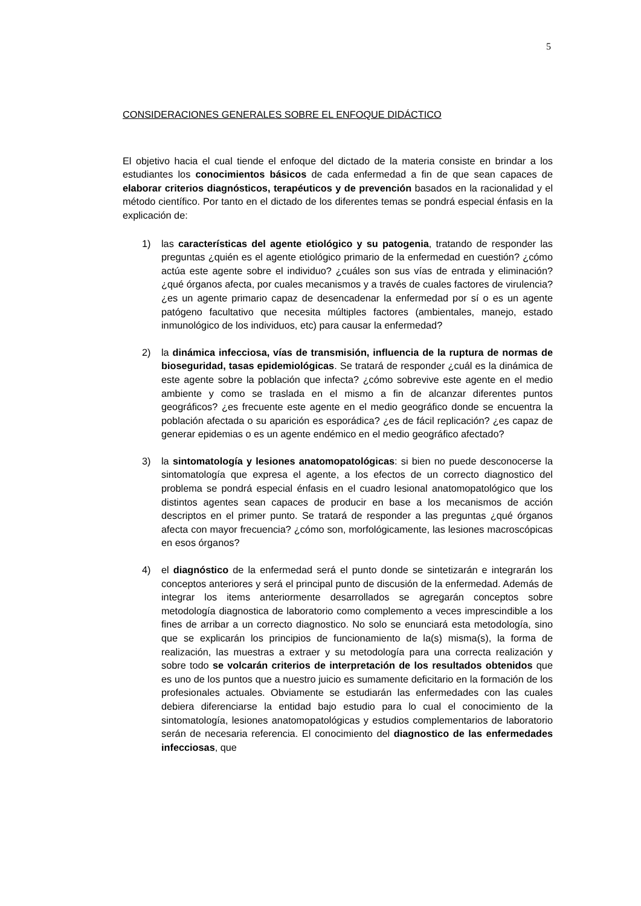5
CONSIDERACIONES GENERALES SOBRE EL ENFOQUE DIDÁCTICO
El objetivo hacia el cual tiende el enfoque del dictado de la materia consiste en brindar a los estudiantes los conocimientos básicos de cada enfermedad a fin de que sean capaces de elaborar criterios diagnósticos, terapéuticos y de prevención basados en la racionalidad y el método científico. Por tanto en el dictado de los diferentes temas se pondrá especial énfasis en la explicación de:
1) las características del agente etiológico y su patogenia, tratando de responder las preguntas ¿quién es el agente etiológico primario de la enfermedad en cuestión? ¿cómo actúa este agente sobre el individuo? ¿cuáles son sus vías de entrada y eliminación? ¿qué órganos afecta, por cuales mecanismos y a través de cuales factores de virulencia? ¿es un agente primario capaz de desencadenar la enfermedad por sí o es un agente patógeno facultativo que necesita múltiples factores (ambientales, manejo, estado inmunológico de los individuos, etc) para causar la enfermedad?
2) la dinámica infecciosa, vías de transmisión, influencia de la ruptura de normas de bioseguridad, tasas epidemiológicas. Se tratará de responder ¿cuál es la dinámica de este agente sobre la población que infecta? ¿cómo sobrevive este agente en el medio ambiente y como se traslada en el mismo a fin de alcanzar diferentes puntos geográficos? ¿es frecuente este agente en el medio geográfico donde se encuentra la población afectada o su aparición es esporádica? ¿es de fácil replicación? ¿es capaz de generar epidemias o es un agente endémico en el medio geográfico afectado?
3) la sintomatología y lesiones anatomopatológicas: si bien no puede desconocerse la sintomatología que expresa el agente, a los efectos de un correcto diagnostico del problema se pondrá especial énfasis en el cuadro lesional anatomopatológico que los distintos agentes sean capaces de producir en base a los mecanismos de acción descriptos en el primer punto. Se tratará de responder a las preguntas ¿qué órganos afecta con mayor frecuencia? ¿cómo son, morfológicamente, las lesiones macroscópicas en esos órganos?
4) el diagnóstico de la enfermedad será el punto donde se sintetizarán e integrarán los conceptos anteriores y será el principal punto de discusión de la enfermedad. Además de integrar los items anteriormente desarrollados se agregarán conceptos sobre metodología diagnostica de laboratorio como complemento a veces imprescindible a los fines de arribar a un correcto diagnostico. No solo se enunciará esta metodología, sino que se explicarán los principios de funcionamiento de la(s) misma(s), la forma de realización, las muestras a extraer y su metodología para una correcta realización y sobre todo se volcarán criterios de interpretación de los resultados obtenidos que es uno de los puntos que a nuestro juicio es sumamente deficitario en la formación de los profesionales actuales. Obviamente se estudiarán las enfermedades con las cuales debiera diferenciarse la entidad bajo estudio para lo cual el conocimiento de la sintomatología, lesiones anatomopatológicas y estudios complementarios de laboratorio serán de necesaria referencia. El conocimiento del diagnostico de las enfermedades infecciosas, que